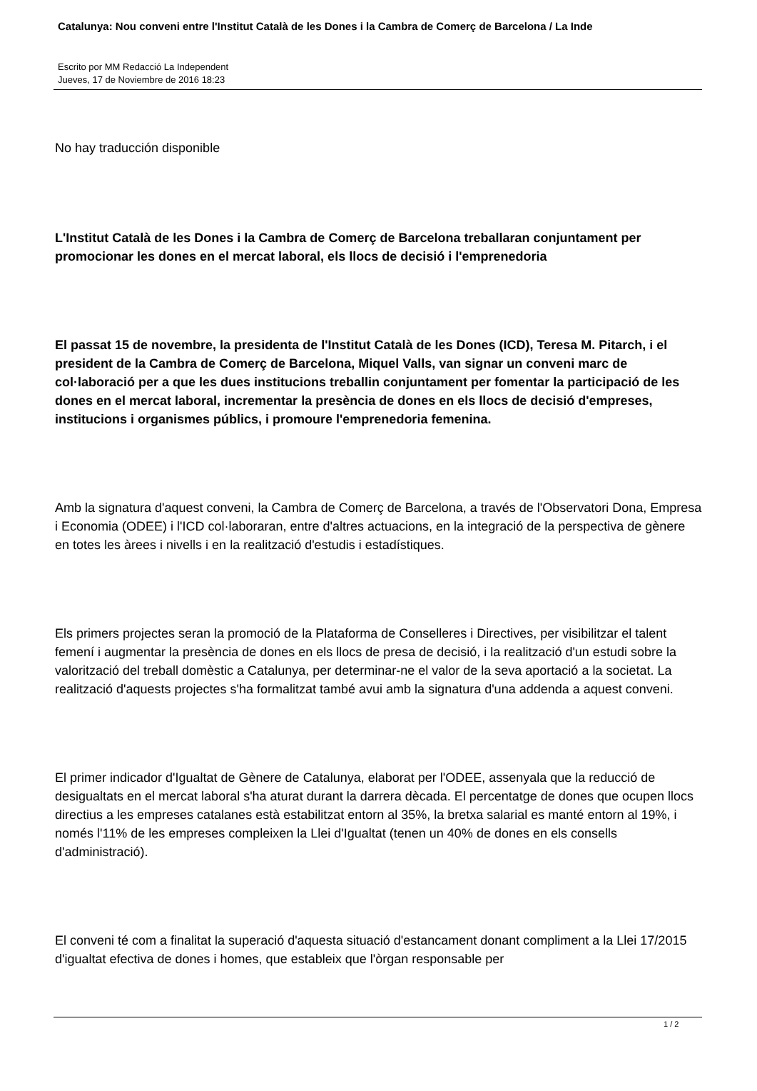Catalunya: Nou conveni entre l'Institut Català de les Dones i la Cambra de Comerç de Barcelona / La Inde
Escrito por MM Redacció La Independent
Jueves, 17 de Noviembre de 2016 18:23
No hay traducción disponible
L'Institut Català de les Dones i la Cambra de Comerç de Barcelona treballaran conjuntament per promocionar les dones en el mercat laboral, els llocs de decisió i l'emprenedoria
El passat 15 de novembre, la presidenta de l'Institut Català de les Dones (ICD), Teresa M. Pitarch, i el president de la Cambra de Comerç de Barcelona, Miquel Valls, van signar un conveni marc de col·laboració per a que les dues institucions treballin conjuntament per fomentar la participació de les dones en el mercat laboral, incrementar la presència de dones en els llocs de decisió d'empreses, institucions i organismes públics, i promoure l'emprenedoria femenina.
Amb la signatura d'aquest conveni, la Cambra de Comerç de Barcelona, a través de l'Observatori Dona, Empresa i Economia (ODEE) i l'ICD col·laboraran, entre d'altres actuacions, en la integració de la perspectiva de gènere en totes les àrees i nivells i en la realització d'estudis i estadístiques.
Els primers projectes seran la promoció de la Plataforma de Conselleres i Directives, per visibilitzar el talent femení i augmentar la presència de dones en els llocs de presa de decisió, i la realització d'un estudi sobre la valorització del treball domèstic a Catalunya, per determinar-ne el valor de la seva aportació a la societat. La realització d'aquests projectes s'ha formalitzat també avui amb la signatura d'una addenda a aquest conveni.
El primer indicador d'Igualtat de Gènere de Catalunya, elaborat per l'ODEE, assenyala que la reducció de desigualtats en el mercat laboral s'ha aturat durant la darrera dècada. El percentatge de dones que ocupen llocs directius a les empreses catalanes està estabilitzat entorn al 35%, la bretxa salarial es manté entorn al 19%, i només l'11% de les empreses compleixen la Llei d'Igualtat (tenen un 40% de dones en els consells d'administració).
El conveni té com a finalitat la superació d'aquesta situació d'estancament donant compliment a la Llei 17/2015 d'igualtat efectiva de dones i homes, que estableix que l'òrgan responsable per
1 / 2